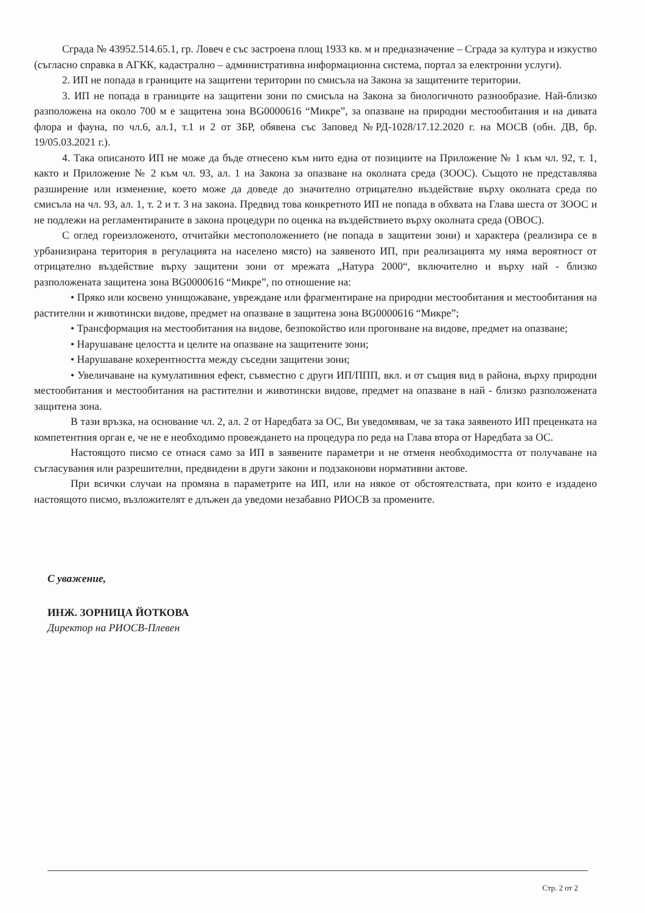Сграда № 43952.514.65.1, гр. Ловеч е със застроена площ 1933 кв. м и предназначение – Сграда за култура и изкуство (съгласно справка в АГКК, кадастрално – административна информационна система, портал за електронни услуги).
2. ИП не попада в границите на защитени територии по смисъла на Закона за защитените територии.
3. ИП не попада в границите на защитени зони по смисъла на Закона за биологичното разнообразие. Най-близко разположена на около 700 м е защитена зона BG0000616 “Микре”, за опазване на природни местообитания и на дивата флора и фауна, по чл.6, ал.1, т.1 и 2 от ЗБР, обявена със Заповед №РД-1028/17.12.2020 г. на МОСВ (обн. ДВ, бр. 19/05.03.2021 г.).
4. Така описаното ИП не може да бъде отнесено към нито една от позициите на Приложение № 1 към чл. 92, т. 1, както и Приложение № 2 към чл. 93, ал. 1 на Закона за опазване на околната среда (ЗООС). Същото не представлява разширение или изменение, което може да доведе до значително отрицателно въздействие върху околната среда по смисъла на чл. 93, ал. 1, т. 2 и т. 3 на закона. Предвид това конкретното ИП не попада в обхвата на Глава шеста от ЗООС и не подлежи на регламентираните в закона процедури по оценка на въздействието върху околната среда (ОВОС).
С оглед гореизложеното, отчитайки местоположението (не попада в защитени зони) и характера (реализира се в урбанизирана територия в регулацията на населено място) на заявеното ИП, при реализацията му няма вероятност от отрицателно въздействие върху защитени зони от мрежата „Натура 2000“, включително и върху най - близко разположената защитена зона BG0000616 “Микре”, по отношение на:
• Пряко или косвено унищожаване, увреждане или фрагментиране на природни местообитания и местообитания на растителни и животински видове, предмет на опазване в защитена зона BG0000616 “Микре”;
• Трансформация на местообитания на видове, безпокойство или прогонване на видове, предмет на опазване;
• Нарушаване целостта и целите на опазване на защитените зони;
• Нарушаване кохерентността между съседни защитени зони;
• Увеличаване на кумулативния ефект, съвместно с други ИП/ППП, вкл. и от същия вид в района, върху природни местообитания и местообитания на растителни и животински видове, предмет на опазване в най - близко разположената защитена зона.
В тази връзка, на основание чл. 2, ал. 2 от Наредбата за ОС, Ви уведомявам, че за така заявеното ИП преценката на компетентния орган е, че не е необходимо провеждането на процедура по реда на Глава втора от Наредбата за ОС.
Настоящото писмо се отнася само за ИП в заявените параметри и не отменя необходимостта от получаване на съгласувания или разрешителни, предвидени в други закони и подзаконови нормативни актове.
При всички случаи на промяна в параметрите на ИП, или на някое от обстоятелствата, при които е издадено настоящото писмо, възложителят е длъжен да уведоми незабавно РИОСВ за промените.
С уважение,
ИНЖ. ЗОРНИЦА ЙОТКОВА
Директор на РИОСВ-Плевен
Стр. 2 от 2